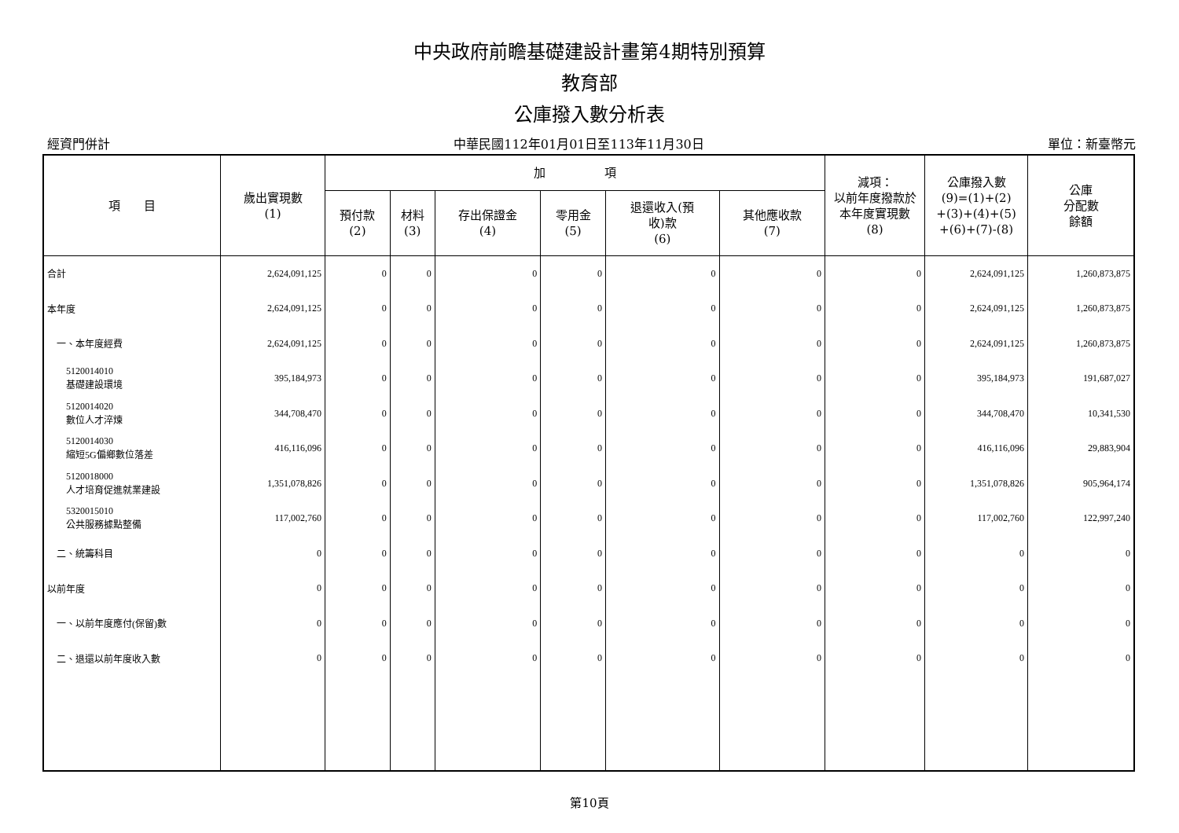中央政府前瞻基礎建設計畫第4期特別預算
教育部
公庫撥入數分析表
經資門併計 中華民國112年01月01日至113年11月30日 單位：新臺幣元
| 項 目 | 歲出實現數 (1) | 加 項 | | | | | | 減項： 以前年度撥款於 本年度實現數 (8) | 公庫撥入數 (9)=(1)+(2) +(3)+(4)+(5) +(6)+(7)-(8) | 公庫 分配數 餘額 |
| --- | --- | --- | --- | --- | --- | --- | --- | --- | --- | --- |
| | | 預付款 (2) | 材料 (3) | 存出保證金 (4) | 零用金 (5) | 退還收入(預 收)款 (6) | 其他應收款 (7) | | | |
| 合計 | 2,624,091,125 | 0 | 0 | 0 | 0 | 0 | 0 | 0 | 2,624,091,125 | 1,260,873,875 |
| 本年度 | 2,624,091,125 | 0 | 0 | 0 | 0 | 0 | 0 | 0 | 2,624,091,125 | 1,260,873,875 |
| 一、本年度經費 | 2,624,091,125 | 0 | 0 | 0 | 0 | 0 | 0 | 0 | 2,624,091,125 | 1,260,873,875 |
| 5120014010 基礎建設環境 | 395,184,973 | 0 | 0 | 0 | 0 | 0 | 0 | 0 | 395,184,973 | 191,687,027 |
| 5120014020 數位人才淬煉 | 344,708,470 | 0 | 0 | 0 | 0 | 0 | 0 | 0 | 344,708,470 | 10,341,530 |
| 5120014030 縮短5G偏鄉數位落差 | 416,116,096 | 0 | 0 | 0 | 0 | 0 | 0 | 0 | 416,116,096 | 29,883,904 |
| 5120018000 人才培育促進就業建設 | 1,351,078,826 | 0 | 0 | 0 | 0 | 0 | 0 | 0 | 1,351,078,826 | 905,964,174 |
| 5320015010 公共服務據點整備 | 117,002,760 | 0 | 0 | 0 | 0 | 0 | 0 | 0 | 117,002,760 | 122,997,240 |
| 二、統籌科目 | 0 | 0 | 0 | 0 | 0 | 0 | 0 | 0 | 0 | 0 |
| 以前年度 | 0 | 0 | 0 | 0 | 0 | 0 | 0 | 0 | 0 | 0 |
| 一、以前年度應付(保留)數 | 0 | 0 | 0 | 0 | 0 | 0 | 0 | 0 | 0 | 0 |
| 二、退還以前年度收入數 | 0 | 0 | 0 | 0 | 0 | 0 | 0 | 0 | 0 | 0 |
第10頁